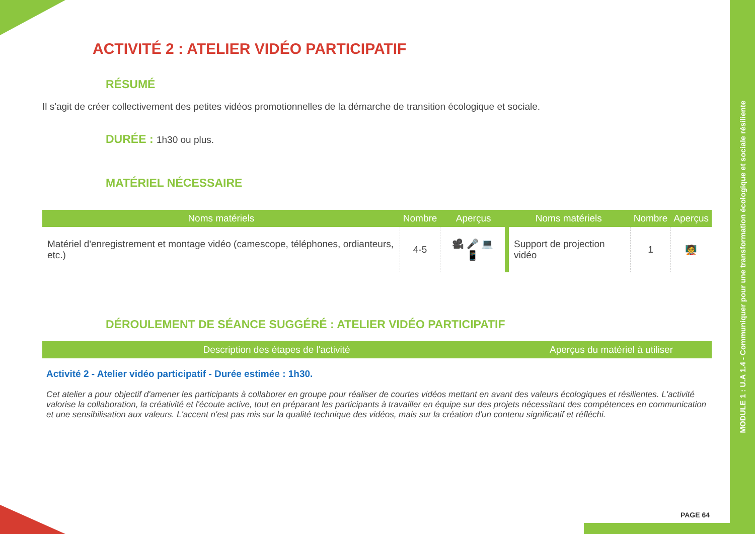MODULE 1 : U.A 1.4 - Communiquer pour une transformation écologique et sociale résiliente
ACTIVITÉ 2 : ATELIER VIDÉO PARTICIPATIF
RÉSUMÉ
Il s'agit de créer collectivement des petites vidéos promotionnelles de la démarche de transition écologique et sociale.
DURÉE : 1h30 ou plus.
MATÉRIEL NÉCESSAIRE
| Noms matériels | Nombre | Aperçus | Noms matériels | Nombre | Aperçus |
| --- | --- | --- | --- | --- | --- |
| Matériel d'enregistrement et montage vidéo (camescope, téléphones, ordianteurs, etc.) | 4-5 | 🎥 🎤 💻 📱 | Support de projection vidéo | 1 | 🧑‍🏫 |
DÉROULEMENT DE SÉANCE SUGGÉRÉ : ATELIER VIDÉO PARTICIPATIF
| Description des étapes de l'activité | Aperçus du matériel à utiliser |
| --- | --- |
Activité 2 - Atelier vidéo participatif - Durée estimée : 1h30.
Cet atelier a pour objectif d'amener les participants à collaborer en groupe pour réaliser de courtes vidéos mettant en avant des valeurs écologiques et résilientes. L'activité valorise la collaboration, la créativité et l'écoute active, tout en préparant les participants à travailler en équipe sur des projets nécessitant des compétences en communication et une sensibilisation aux valeurs. L'accent n'est pas mis sur la qualité technique des vidéos, mais sur la création d'un contenu significatif et réfléchi.
PAGE 64